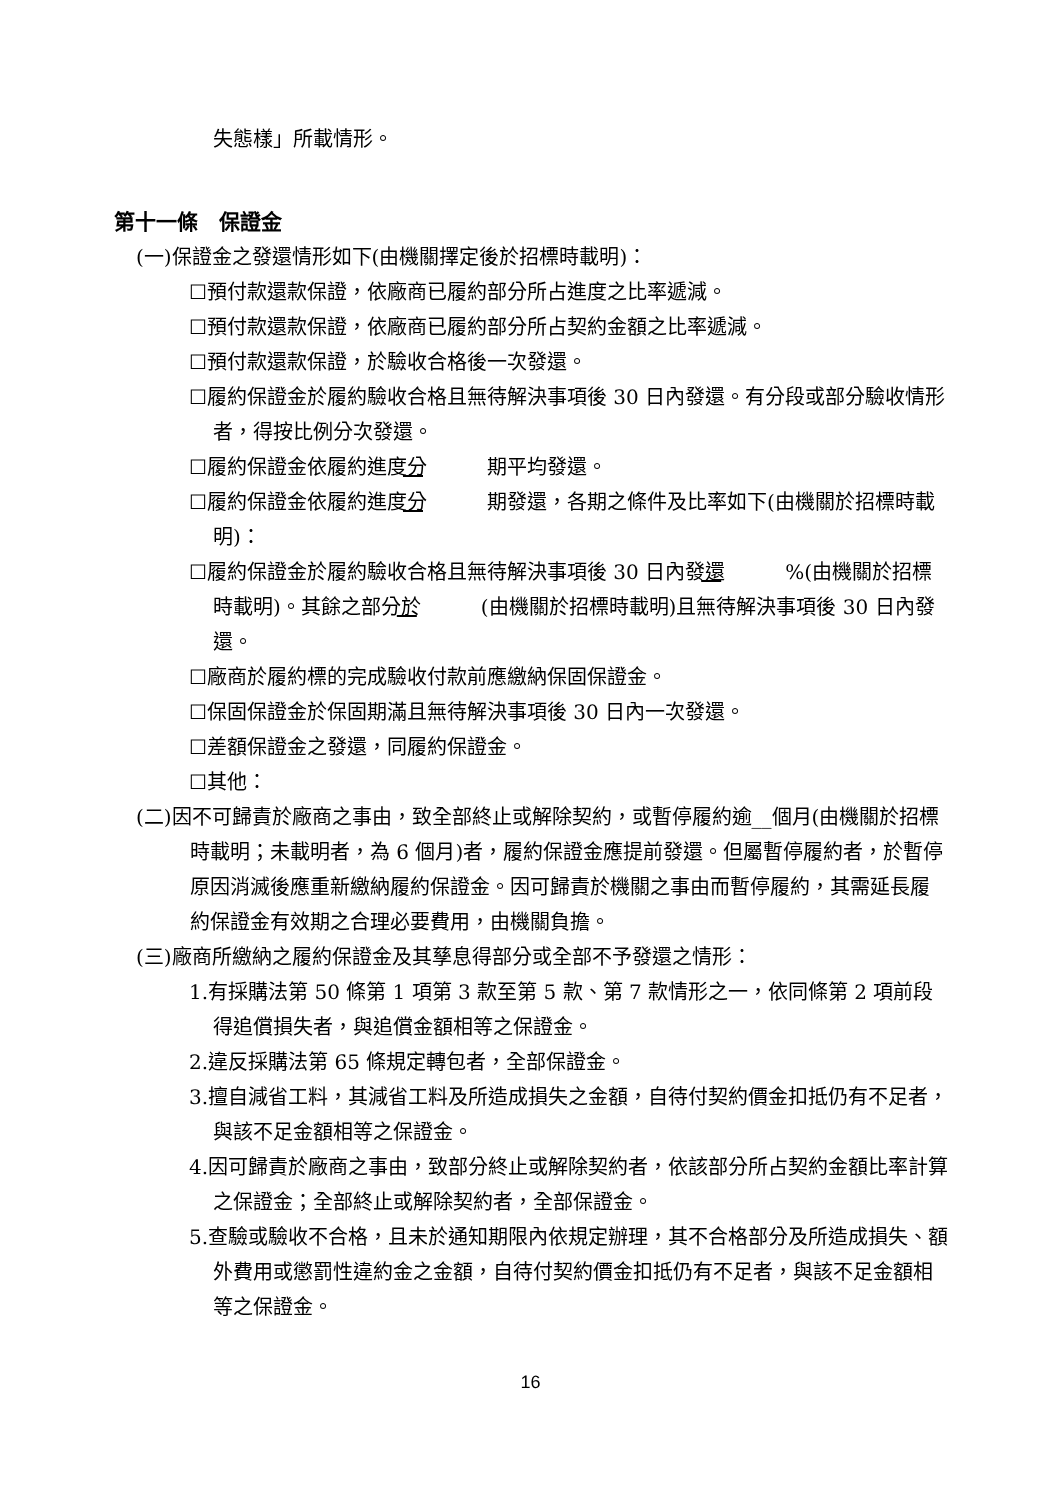失態樣」所載情形。
第十一條　保證金
(一)保證金之發還情形如下(由機關擇定後於招標時載明)：
☐預付款還款保證，依廠商已履約部分所占進度之比率遞減。
☐預付款還款保證，依廠商已履約部分所占契約金額之比率遞減。
☐預付款還款保證，於驗收合格後一次發還。
☐履約保證金於履約驗收合格且無待解決事項後 30 日內發還。有分段或部分驗收情形者，得按比例分次發還。
☐履約保證金依履約進度分　 期平均發還。
☐履約保證金依履約進度分　 期發還，各期之條件及比率如下(由機關於招標時載明)：
☐履約保證金於履約驗收合格且無待解決事項後 30 日內發還　 %(由機關於招標時載明)。其餘之部分於　 (由機關於招標時載明)且無待解決事項後 30 日內發還。
☐廠商於履約標的完成驗收付款前應繳納保固保證金。
☐保固保證金於保固期滿且無待解決事項後 30 日內一次發還。
☐差額保證金之發還，同履約保證金。
☐其他：
(二)因不可歸責於廠商之事由，致全部終止或解除契約，或暫停履約逾__個月(由機關於招標時載明；未載明者，為 6 個月)者，履約保證金應提前發還。但屬暫停履約者，於暫停原因消滅後應重新繳納履約保證金。因可歸責於機關之事由而暫停履約，其需延長履約保證金有效期之合理必要費用，由機關負擔。
(三)廠商所繳納之履約保證金及其孳息得部分或全部不予發還之情形：
1.有採購法第 50 條第 1 項第 3 款至第 5 款、第 7 款情形之一，依同條第 2 項前段得追償損失者，與追償金額相等之保證金。
2.違反採購法第 65 條規定轉包者，全部保證金。
3.擅自減省工料，其減省工料及所造成損失之金額，自待付契約價金扣抵仍有不足者，與該不足金額相等之保證金。
4.因可歸責於廠商之事由，致部分終止或解除契約者，依該部分所占契約金額比率計算之保證金；全部終止或解除契約者，全部保證金。
5.查驗或驗收不合格，且未於通知期限內依規定辦理，其不合格部分及所造成損失、額外費用或懲罰性違約金之金額，自待付契約價金扣抵仍有不足者，與該不足金額相等之保證金。
16